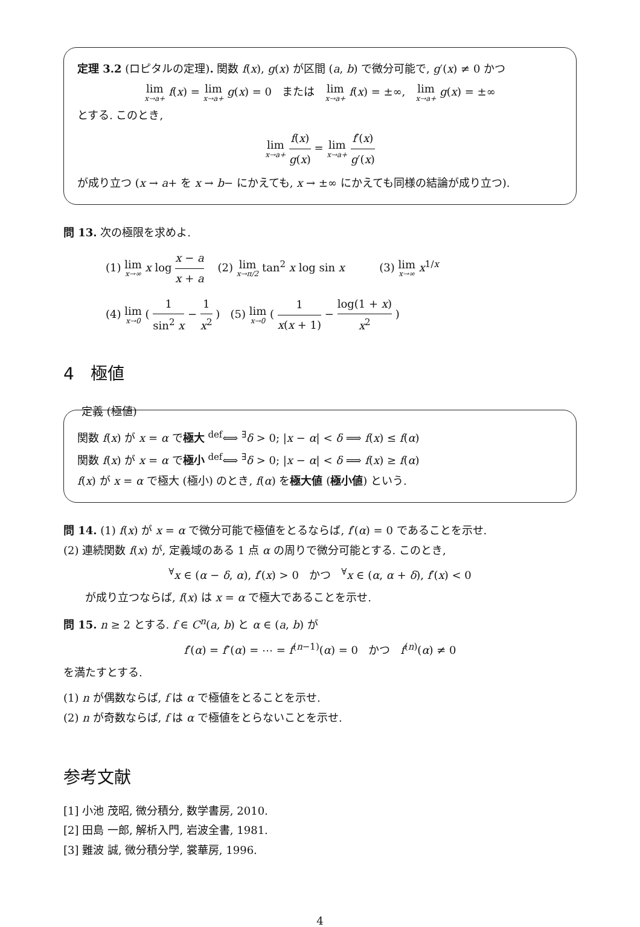定理 3.2 (ロピタルの定理). 関数 f(x), g(x) が区間 (a, b) で微分可能で, g′(x) ≠ 0 かつ
lim x→a+ f(x) = lim x→a+ g(x) = 0 または lim x→a+ f(x) = ±∞, lim x→a+ g(x) = ±∞
とする. このとき,
lim x→a+ f(x) g(x) = lim x→a+ f′(x) g′(x)
が成り立つ (x → a+ を x → b− にかえても, x → ±∞ にかえても同様の結論が成り立つ).
問 13. 次の極限を求めよ.
(1) lim x→∞ x log x − a x + a (2) lim x→π/2 tan<sup>2</sup> x log sin x (3) lim x→∞ x<sup>1/x</sup>
(4) lim x→0 ( 1 sin<sup>2</sup> x − 1 x<sup>2</sup> ) (5) lim x→0 ( 1 x(x + 1) − log(1 + x) x<sup>2</sup> )
4 極値
定義 (極値)
関数 f(x) が x = α で極大 <sup>def</sup>⟺ <sup>∃</sup>δ > 0; |x − α| < δ ⟹ f(x) ≤ f(α)
関数 f(x) が x = α で極小 <sup>def</sup>⟺ <sup>∃</sup>δ > 0; |x − α| < δ ⟹ f(x) ≥ f(α)
f(x) が x = α で極大 (極小) のとき, f(α) を極大値 (極小値) という.
問 14. (1) f(x) が x = α で微分可能で極値をとるならば, f′(α) = 0 であることを示せ.
(2) 連続関数 f(x) が, 定義域のある 1 点 α の周りで微分可能とする. このとき,
<sup>∀</sup>x ∈ (α − δ, α), f′(x) > 0 かつ <sup>∀</sup>x ∈ (α, α + δ), f′(x) < 0
が成り立つならば, f(x) は x = α で極大であることを示せ.
問 15. n ≥ 2 とする. f ∈ C<sup>n</sup>(a, b) と α ∈ (a, b) が
f′(α) = f″(α) = ⋯ = f<sup>(n−1)</sup>(α) = 0 かつ f<sup>(n)</sup>(α) ≠ 0
を満たすとする.
(1) n が偶数ならば, f は α で極値をとることを示せ.
(2) n が奇数ならば, f は α で極値をとらないことを示せ.
参考文献
[1] 小池 茂昭, 微分積分, 数学書房, 2010.
[2] 田島 一郎, 解析入門, 岩波全書, 1981.
[3] 難波 誠, 微分積分学, 裳華房, 1996.
4